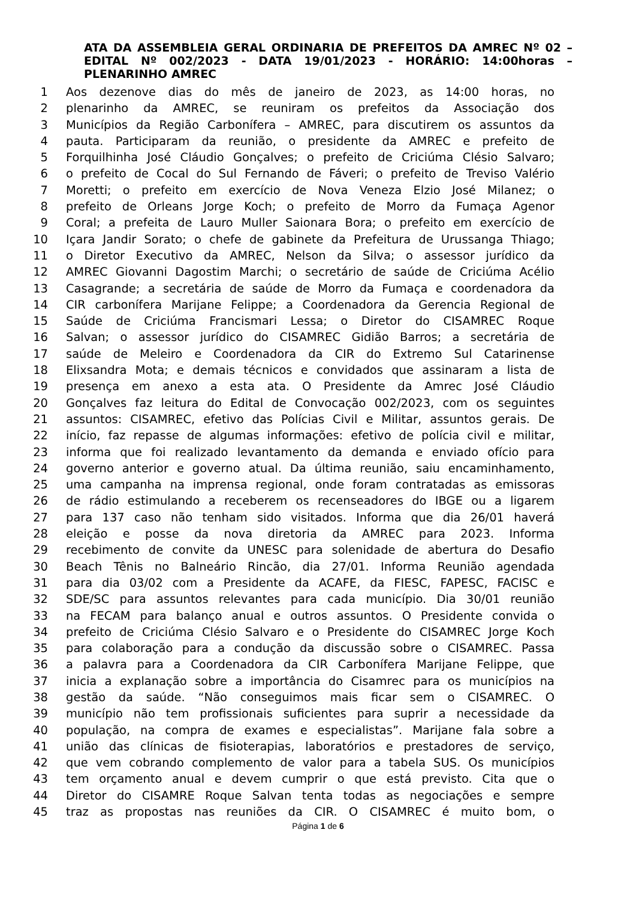ATA DA ASSEMBLEIA GERAL ORDINARIA DE PREFEITOS DA AMREC Nº 02 – EDITAL Nº 002/2023 - DATA 19/01/2023 - HORÁRIO: 14:00horas – PLENARINHO AMREC
1 Aos dezenove dias do mês de janeiro de 2023, as 14:00 horas, no
2 plenarinho da AMREC, se reuniram os prefeitos da Associação dos
3 Municípios da Região Carbonífera – AMREC, para discutirem os assuntos da
4 pauta. Participaram da reunião, o presidente da AMREC e prefeito de
5 Forquilhinha José Cláudio Gonçalves; o prefeito de Criciúma Clésio Salvaro;
6 o prefeito de Cocal do Sul Fernando de Fáveri; o prefeito de Treviso Valério
7 Moretti; o prefeito em exercício de Nova Veneza Elzio José Milanez; o
8 prefeito de Orleans Jorge Koch; o prefeito de Morro da Fumaça Agenor
9 Coral; a prefeita de Lauro Muller Saionara Bora; o prefeito em exercício de
10 Içara Jandir Sorato; o chefe de gabinete da Prefeitura de Urussanga Thiago;
11 o Diretor Executivo da AMREC, Nelson da Silva; o assessor jurídico da
12 AMREC Giovanni Dagostim Marchi; o secretário de saúde de Criciúma Acélio
13 Casagrande; a secretária de saúde de Morro da Fumaça e coordenadora da
14 CIR carbonífera Marijane Felippe; a Coordenadora da Gerencia Regional de
15 Saúde de Criciúma Francismari Lessa; o Diretor do CISAMREC Roque
16 Salvan; o assessor jurídico do CISAMREC Gidião Barros; a secretária de
17 saúde de Meleiro e Coordenadora da CIR do Extremo Sul Catarinense
18 Elixsandra Mota; e demais técnicos e convidados que assinaram a lista de
19 presença em anexo a esta ata. O Presidente da Amrec José Cláudio
20 Gonçalves faz leitura do Edital de Convocação 002/2023, com os seguintes
21 assuntos: CISAMREC, efetivo das Polícias Civil e Militar, assuntos gerais. De
22 início, faz repasse de algumas informações: efetivo de polícia civil e militar,
23 informa que foi realizado levantamento da demanda e enviado ofício para
24 governo anterior e governo atual. Da última reunião, saiu encaminhamento,
25 uma campanha na imprensa regional, onde foram contratadas as emissoras
26 de rádio estimulando a receberem os recenseadores do IBGE ou a ligarem
27 para 137 caso não tenham sido visitados. Informa que dia 26/01 haverá
28 eleição e posse da nova diretoria da AMREC para 2023. Informa
29 recebimento de convite da UNESC para solenidade de abertura do Desafio
30 Beach Tênis no Balneário Rincão, dia 27/01. Informa Reunião agendada
31 para dia 03/02 com a Presidente da ACAFE, da FIESC, FAPESC, FACISC e
32 SDE/SC para assuntos relevantes para cada município. Dia 30/01 reunião
33 na FECAM para balanço anual e outros assuntos. O Presidente convida o
34 prefeito de Criciúma Clésio Salvaro e o Presidente do CISAMREC Jorge Koch
35 para colaboração para a condução da discussão sobre o CISAMREC. Passa
36 a palavra para a Coordenadora da CIR Carbonífera Marijane Felippe, que
37 inicia a explanação sobre a importância do Cisamrec para os municípios na
38 gestão da saúde. “Não conseguimos mais ficar sem o CISAMREC. O
39 município não tem profissionais suficientes para suprir a necessidade da
40 população, na compra de exames e especialistas”. Marijane fala sobre a
41 união das clínicas de fisioterapias, laboratórios e prestadores de serviço,
42 que vem cobrando complemento de valor para a tabela SUS. Os municípios
43 tem orçamento anual e devem cumprir o que está previsto. Cita que o
44 Diretor do CISAMRE Roque Salvan tenta todas as negociações e sempre
45 traz as propostas nas reuniões da CIR. O CISAMREC é muito bom, o
Página 1 de 6